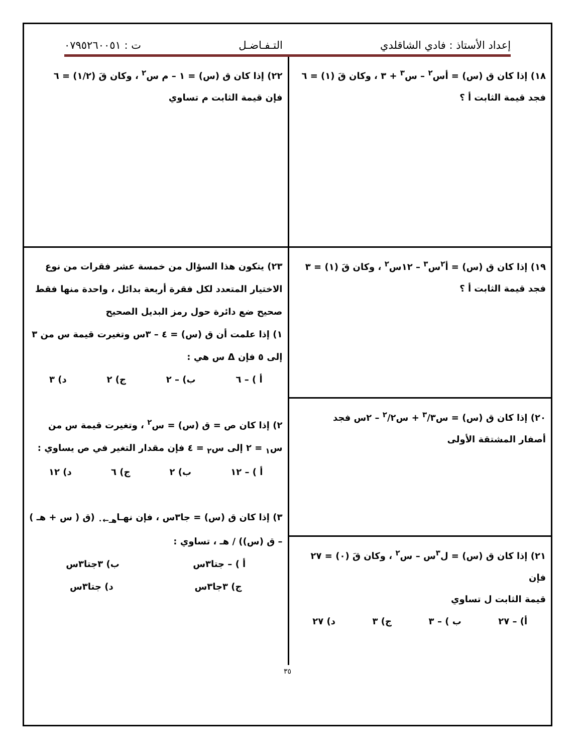إعداد الأستاذ : فادي الشاقلدي التـفـاضـل ت : ٠٧٩٥٢٦٠٠٥١
١٨) إذا كان ق (س) = أس<sup>٢</sup> – س<sup>٣</sup> + ٣ ، وكان قَ (١) = ٦
فجد قيمة الثابت أ ؟
١٩) إذا كان ق (س) = أ<sup>٢</sup>س<sup>٣</sup> – ١٢س<sup>٢</sup> ، وكان قَ (١) = ٣
فجد قيمة الثابت أ ؟
٢٠) إذا كان ق (س) = س<sup>٣</sup>/٣ + س<sup>٢</sup>/٢ – ٢س فجد
أصفار المشتقة الأولى
٢١) إذا كان ق (س) = ل<sup>٣</sup>س – س<sup>٢</sup> ، وكان قَ (٠) = ٢٧ فإن
قيمة الثابت ل تساوي
أ) – ٢٧ ب ) – ٣ ج) ٣ د) ٢٧
٢٢) إذا كان ق (س) = ١ – م س<sup>٢</sup> ، وكان قَ (١/٢) = ٦
فإن قيمة الثابت م تساوي
٢٣) يتكون هذا السؤال من خمسة عشر فقرات من نوع الاختيار المتعدد لكل فقرة أربعة بدائل ، واحدة منها فقط صحيح ضع دائرة حول رمز البديل الصحيح
١) إذا علمت أن ق (س) = ٤ – ٣س وتغيرت قيمة س من ٣ إلى ٥ فإن Δ س هي :
أ ) – ٦ ب) – ٢ ج) ٢ د) ٣
٢) إذا كان ص = ق (س) = س<sup>٢</sup> ، وتغيرت قيمة س من س<sub>١</sub> = ٢ إلى س<sub>٢</sub> = ٤ فإن مقدار التغير في ص يساوي :
أ ) – ١٢ ب) ٢ ج) ٦ د) ١٢
٣) إذا كان ق (س) = جا٣س ، فإن نهـا<sub>هـ←٠</sub> (ق ( س + هـ ) – ق (س)) / هـ ، تساوي :
أ ) – جتا٣س ب) ٣جتا٣س
ج) ٣جا٣س د) جتا٣س
٣٥